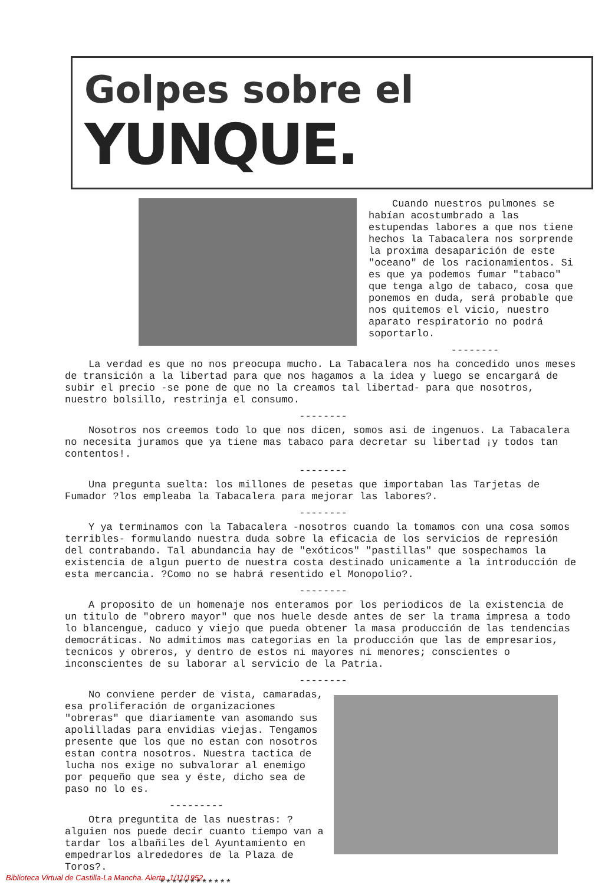Golpes sobre el
YUNQUE.
Cuando nuestros pulmones se habían acostumbrado a las estupendas labores a que nos tiene hechos la Tabacalera nos sorprende la proxima desaparición de este "oceano" de los racionamientos. Si es que ya podemos fumar "tabaco" que tenga algo de tabaco, cosa que ponemos en duda, será probable que nos quitemos el vicio, nuestro aparato respiratorio no podrá soportarlo.
--------
La verdad es que no nos preocupa mucho. La Tabacalera nos ha concedido unos meses de transición a la libertad para que nos hagamos a la idea y luego se encargará de subir el precio -se pone de que no la creamos tal libertad- para que nosotros, nuestro bolsillo, restrinja el consumo.
--------
Nosotros nos creemos todo lo que nos dicen, somos asi de ingenuos. La Tabacalera no necesita juramos que ya tiene mas tabaco para decretar su libertad ¡y todos tan contentos!.
--------
Una pregunta suelta: los millones de pesetas que importaban las Tarjetas de Fumador ?los empleaba la Tabacalera para mejorar las labores?.
--------
Y ya terminamos con la Tabacalera -nosotros cuando la tomamos con una cosa somos terribles- formulando nuestra duda sobre la eficacia de los servicios de represión del contrabando. Tal abundancia hay de "exóticos" "pastillas" que sospechamos la existencia de algun puerto de nuestra costa destinado unicamente a la introducción de esta mercancia. ?Como no se habrá resentido el Monopolio?.
--------
A proposito de un homenaje nos enteramos por los periodicos de la existencia de un titulo de "obrero mayor" que nos huele desde antes de ser la trama impresa a todo lo blancengue, caduco y viejo que pueda obtener la masa producción de las tendencias democráticas. No admitimos mas categorias en la producción que las de empresarios, tecnicos y obreros, y dentro de estos ni mayores ni menores; conscientes o inconscientes de su laborar al servicio de la Patria.
--------
No conviene perder de vista, camaradas, esa proliferación de organizaciones "obreras" que diariamente van asomando sus apolilladas para envidias viejas. Tengamos presente que los que no estan con nosotros estan contra nosotros. Nuestra tactica de lucha nos exige no subvalorar al enemigo por pequeño que sea y éste, dicho sea de paso no lo es.
---------
Otra preguntita de las nuestras: ?alguien nos puede decir cuanto tiempo van a tardar los albañiles del Ayuntamiento en empedrarlos alrededores de la Plaza de Toros?.
************
Biblioteca Virtual de Castilla-La Mancha. Alerta. 1/11/1952.